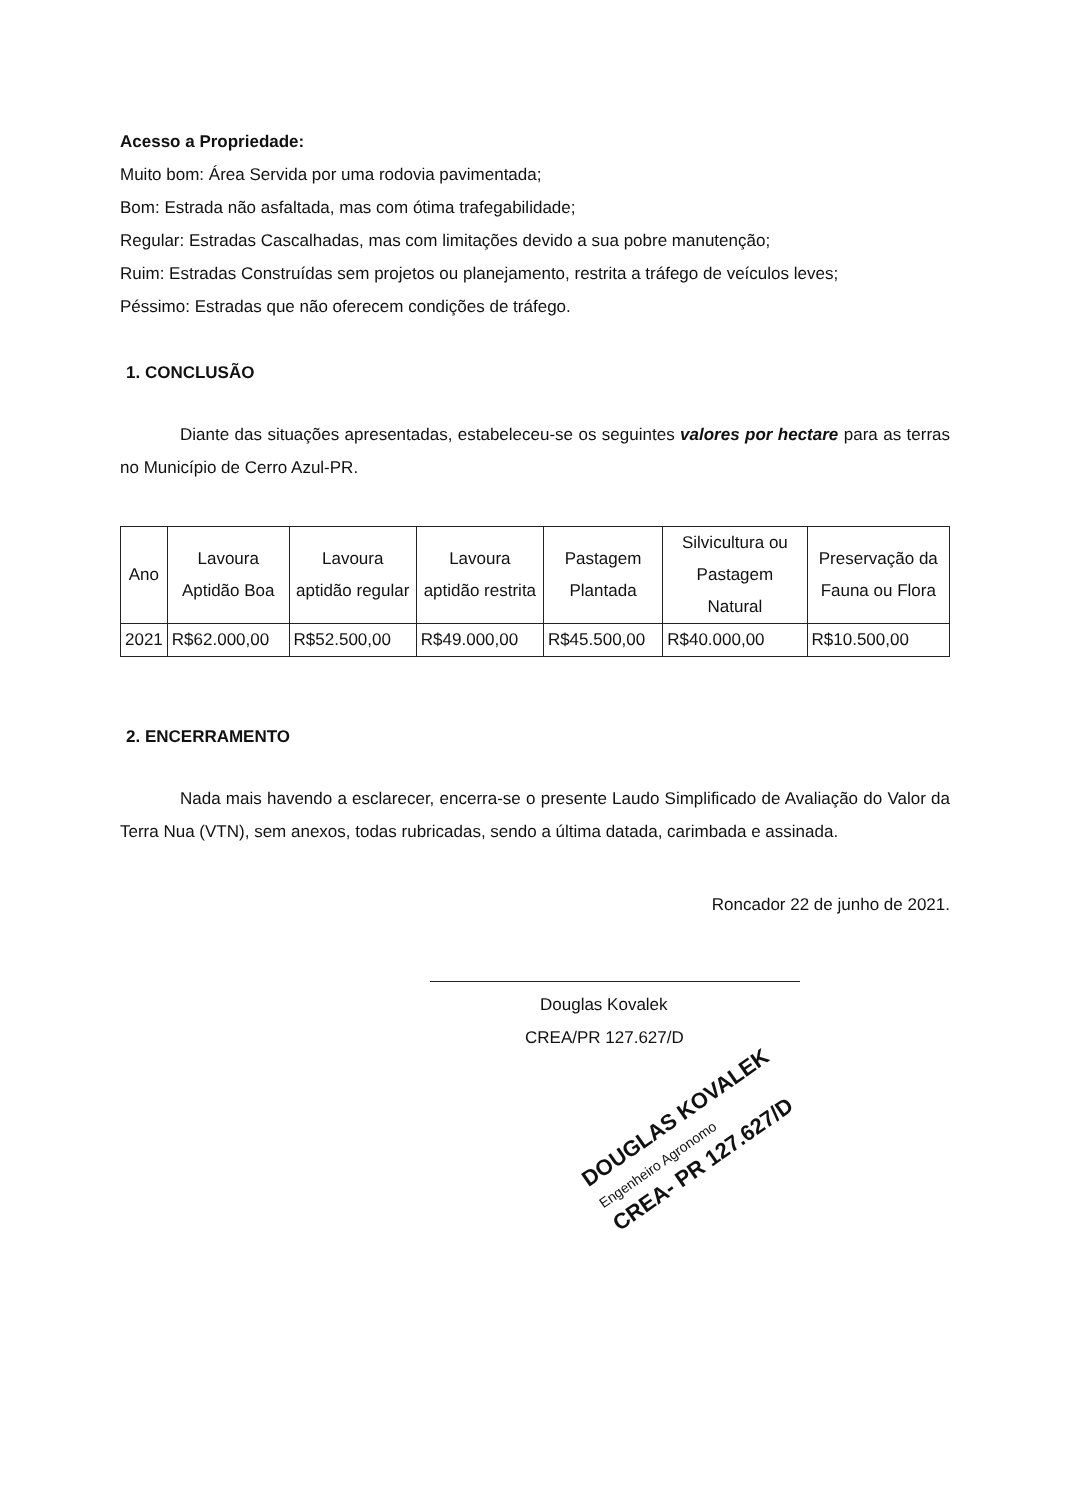Acesso a Propriedade:
Muito bom: Área Servida por uma rodovia pavimentada;
Bom: Estrada não asfaltada, mas com ótima trafegabilidade;
Regular: Estradas Cascalhadas, mas com limitações devido a sua pobre manutenção;
Ruim: Estradas Construídas sem projetos ou planejamento, restrita a tráfego de veículos leves;
Péssimo: Estradas que não oferecem condições de tráfego.
1. CONCLUSÃO
Diante das situações apresentadas, estabeleceu-se os seguintes valores por hectare para as terras no Município de Cerro Azul-PR.
| Ano | Lavoura Aptidão Boa | Lavoura aptidão regular | Lavoura aptidão restrita | Pastagem Plantada | Silvicultura ou Pastagem Natural | Preservação da Fauna ou Flora |
| 2021 | R$62.000,00 | R$52.500,00 | R$49.000,00 | R$45.500,00 | R$40.000,00 | R$10.500,00 |
2. ENCERRAMENTO
Nada mais havendo a esclarecer, encerra-se o presente Laudo Simplificado de Avaliação do Valor da Terra Nua (VTN), sem anexos, todas rubricadas, sendo a última datada, carimbada e assinada.
Roncador 22 de junho de 2021.
Douglas Kovalek
CREA/PR 127.627/D
DOUGLAS KOVALEK
Engenheiro Agronomo
CREA- PR 127.627/D